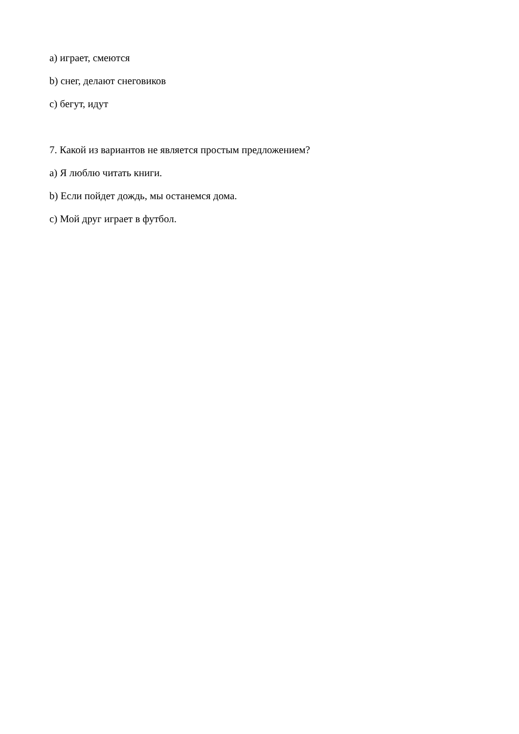a) играет, смеются
b) снег, делают снеговиков
c) бегут, идут
7. Какой из вариантов не является простым предложением?
a) Я люблю читать книги.
b) Если пойдет дождь, мы останемся дома.
c) Мой друг играет в футбол.